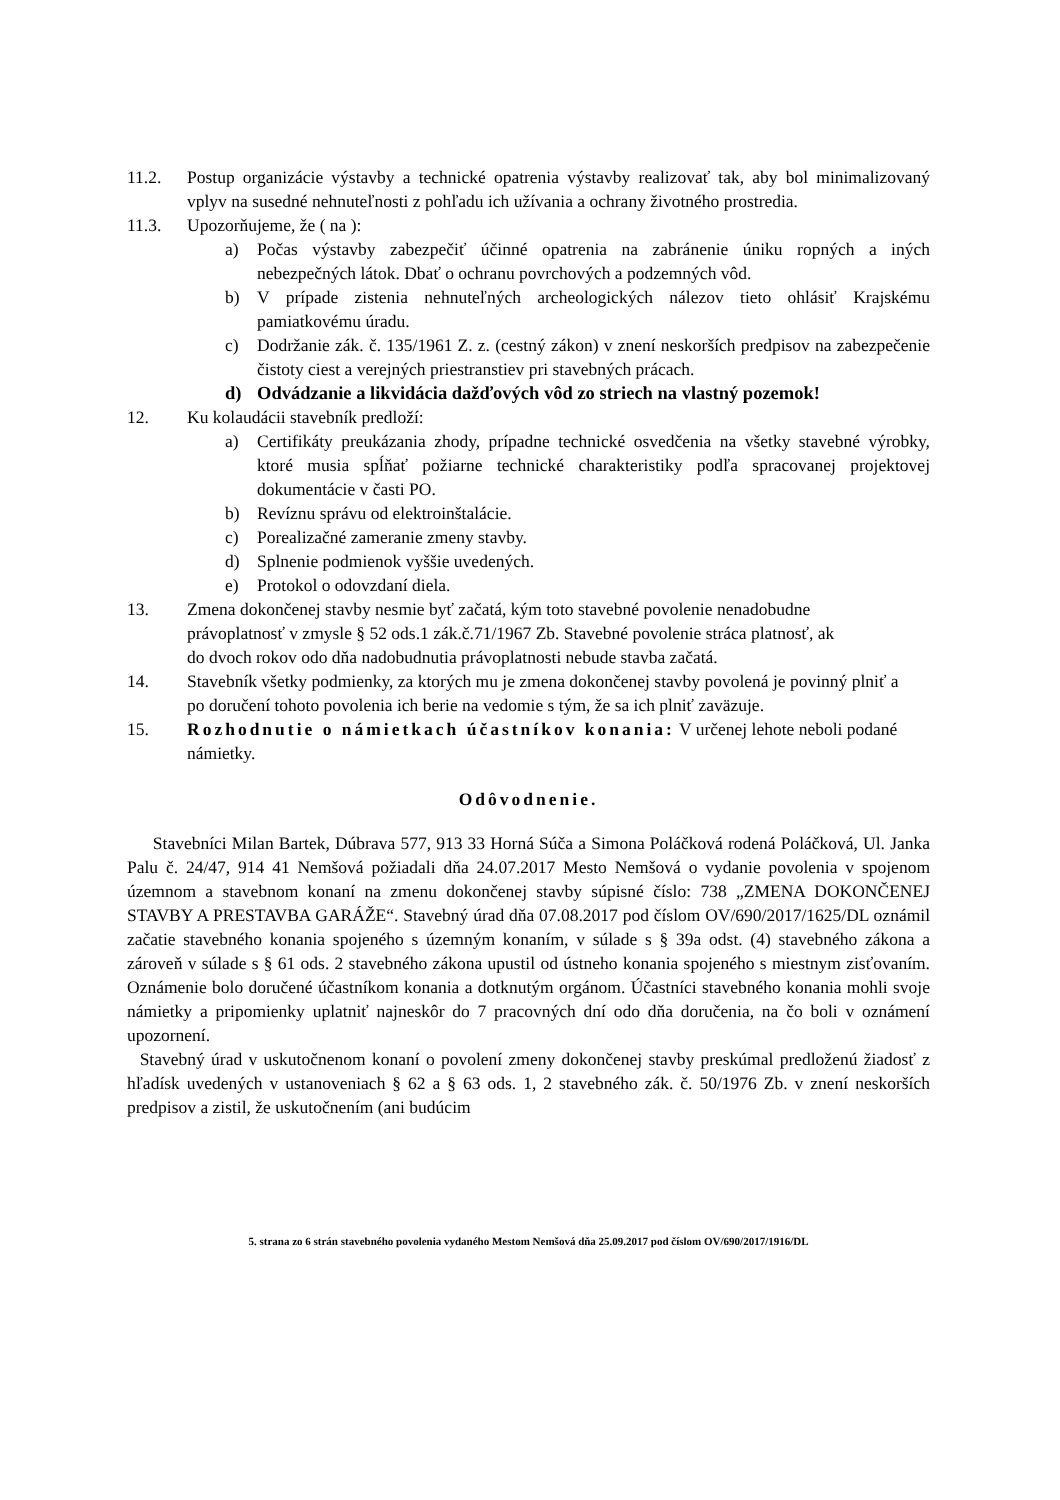11.2. Postup organizácie výstavby a technické opatrenia výstavby realizovať tak, aby bol minimalizovaný vplyv na susedné nehnuteľnosti z pohľadu ich užívania a ochrany životného prostredia.
11.3. Upozorňujeme, že ( na ):
a) Počas výstavby zabezpečiť účinné opatrenia na zabránenie úniku ropných a iných nebezpečných látok. Dbať o ochranu povrchových a podzemných vôd.
b) V prípade zistenia nehnuteľných archeologických nálezov tieto ohlásiť Krajskému pamiatkovému úradu.
c) Dodržanie zák. č. 135/1961 Z. z. (cestný zákon) v znení neskorších predpisov na zabezpečenie čistoty ciest a verejných priestranstiev pri stavebných prácach.
d) Odvádzanie a likvidácia dažďových vôd zo striech na vlastný pozemok!
12. Ku kolaudácii stavebník predloží:
a) Certifikáty preukázania zhody, prípadne technické osvedčenia na všetky stavebné výrobky, ktoré musia spĺňať požiarne technické charakteristiky podľa spracovanej projektovej dokumentácie v časti PO.
b) Revíznu správu od elektroinštalácie.
c) Porealizačné zameranie zmeny stavby.
d) Splnenie podmienok vyššie uvedených.
e) Protokol o odovzdaní diela.
13. Zmena dokončenej stavby nesmie byť začatá, kým toto stavebné povolenie nenadobudne právoplatnosť v zmysle § 52 ods.1 zák.č.71/1967 Zb. Stavebné povolenie stráca platnosť, ak do dvoch rokov odo dňa nadobudnutia právoplatnosti nebude stavba začatá.
14. Stavebník všetky podmienky, za ktorých mu je zmena dokončenej stavby povolená je povinný plniť a po doručení tohoto povolenia ich berie na vedomie s tým, že sa ich plniť zaväzuje.
15. Rozhodnutie o námietkach účastníkov konania: V určenej lehote neboli podané námietky.
Odôvodnenie.
Stavebníci Milan Bartek, Dúbrava 577, 913 33 Horná Súča a Simona Poláčková rodená Poláčková, Ul. Janka Palu č. 24/47, 914 41 Nemšová požiadali dňa 24.07.2017 Mesto Nemšová o vydanie povolenia v spojenom územnom a stavebnom konaní na zmenu dokončenej stavby súpisné číslo: 738 „ZMENA DOKONČENEJ STAVBY A PRESTAVBA GARÁŽE“. Stavebný úrad dňa 07.08.2017 pod číslom OV/690/2017/1625/DL oznámil začatie stavebného konania spojeného s územným konaním, v súlade s § 39a odst. (4) stavebného zákona a zároveň v súlade s § 61 ods. 2 stavebného zákona upustil od ústneho konania spojeného s miestnym zisťovaním. Oznámenie bolo doručené účastníkom konania a dotknutým orgánom. Účastníci stavebného konania mohli svoje námietky a pripomienky uplatniť najneskôr do 7 pracovných dní odo dňa doručenia, na čo boli v oznámení upozornení.
Stavebný úrad v uskutočnenom konaní o povolení zmeny dokončenej stavby preskúmal predloženú žiadosť z hľadísk uvedených v ustanoveniach § 62 a § 63 ods. 1, 2 stavebného zák. č. 50/1976 Zb. v znení neskorších predpisov a zistil, že uskutočnením (ani budúcim
5. strana zo 6 strán stavebného povolenia vydaného Mestom Nemšová dňa 25.09.2017 pod číslom OV/690/2017/1916/DL